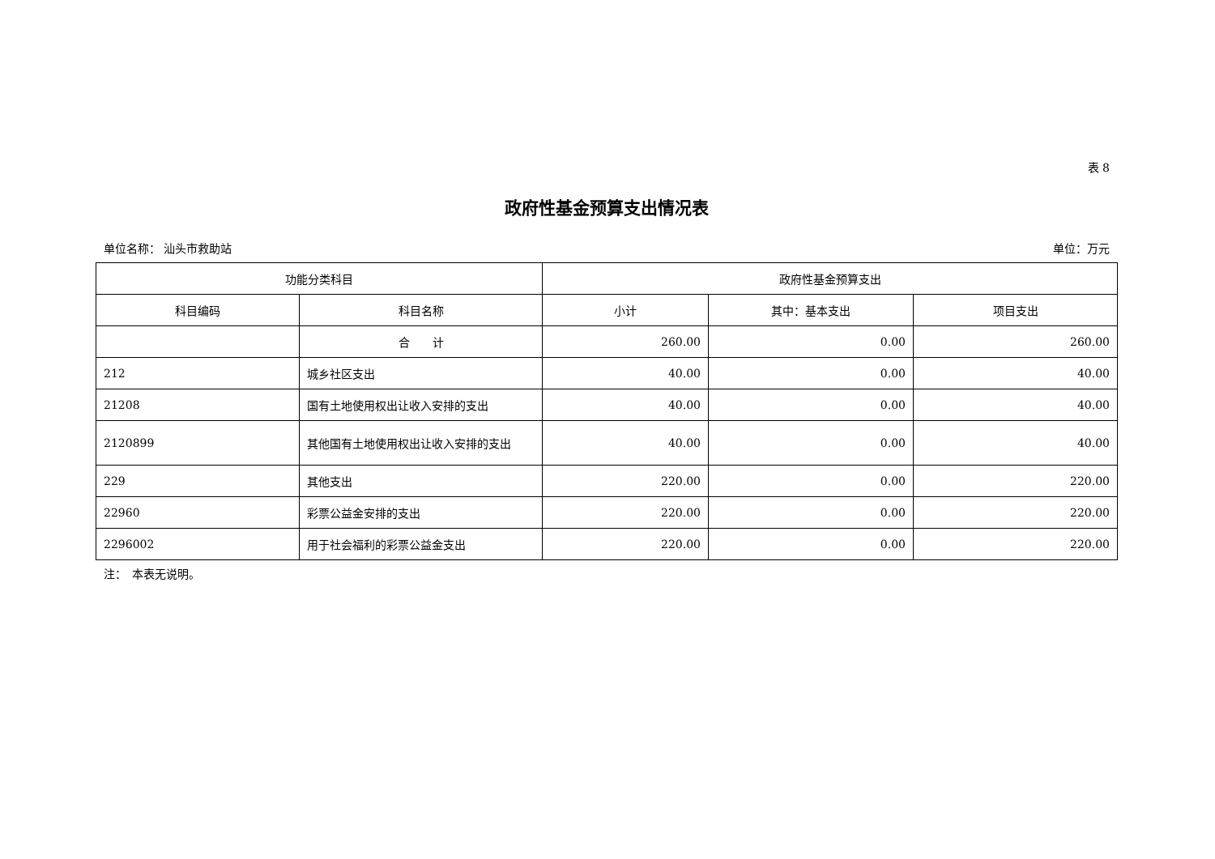表 8
政府性基金预算支出情况表
单位名称： 汕头市救助站 单位：万元
| 功能分类科目 | | 政府性基金预算支出 | | |
| --- | --- | --- | --- | --- |
| 科目编码 | 科目名称 | 小计 | 其中：基本支出 | 项目支出 |
| | 合 计 | 260.00 | 0.00 | 260.00 |
| 212 | 城乡社区支出 | 40.00 | 0.00 | 40.00 |
| 21208 | 国有土地使用权出让收入安排的支出 | 40.00 | 0.00 | 40.00 |
| 2120899 | 其他国有土地使用权出让收入安排的支出 | 40.00 | 0.00 | 40.00 |
| 229 | 其他支出 | 220.00 | 0.00 | 220.00 |
| 22960 | 彩票公益金安排的支出 | 220.00 | 0.00 | 220.00 |
| 2296002 | 用于社会福利的彩票公益金支出 | 220.00 | 0.00 | 220.00 |
注：　本表无说明。